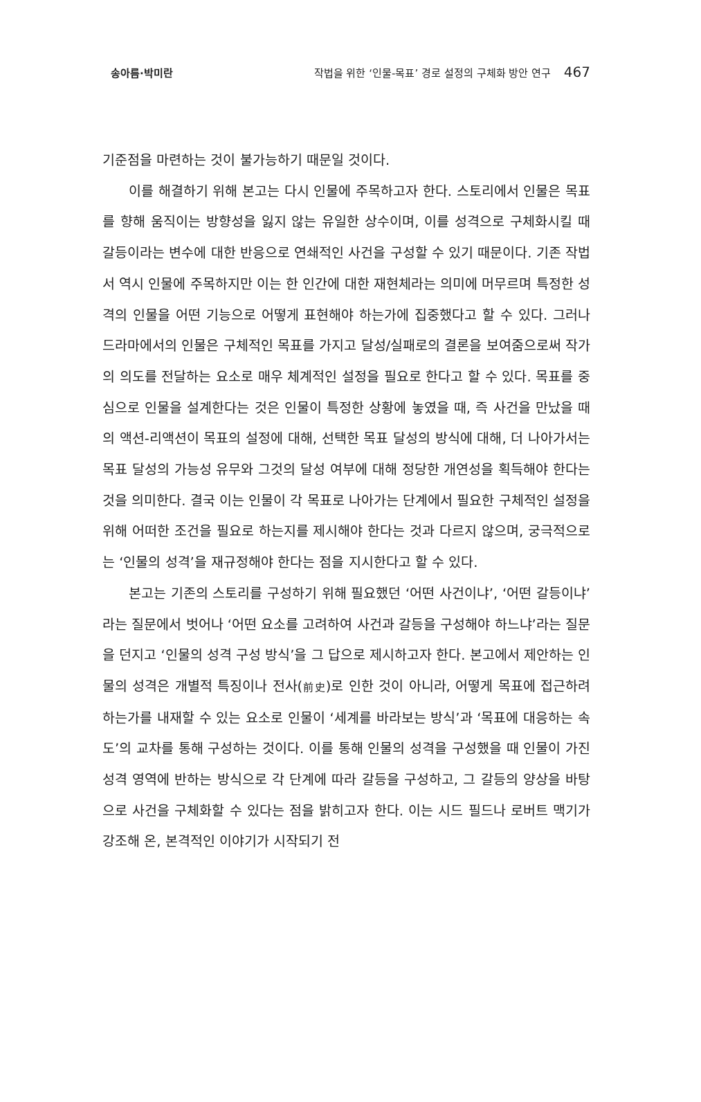송아름·박미란 작법을 위한 ‘인물-목표’ 경로 설정의 구체화 방안 연구 467
기준점을 마련하는 것이 불가능하기 때문일 것이다.
이를 해결하기 위해 본고는 다시 인물에 주목하고자 한다. 스토리에서 인물은 목표를 향해 움직이는 방향성을 잃지 않는 유일한 상수이며, 이를 성격으로 구체화시킬 때 갈등이라는 변수에 대한 반응으로 연쇄적인 사건을 구성할 수 있기 때문이다. 기존 작법서 역시 인물에 주목하지만 이는 한 인간에 대한 재현체라는 의미에 머무르며 특정한 성격의 인물을 어떤 기능으로 어떻게 표현해야 하는가에 집중했다고 할 수 있다. 그러나 드라마에서의 인물은 구체적인 목표를 가지고 달성/실패로의 결론을 보여줌으로써 작가의 의도를 전달하는 요소로 매우 체계적인 설정을 필요로 한다고 할 수 있다. 목표를 중심으로 인물을 설계한다는 것은 인물이 특정한 상황에 놓였을 때, 즉 사건을 만났을 때의 액션-리액션이 목표의 설정에 대해, 선택한 목표 달성의 방식에 대해, 더 나아가서는 목표 달성의 가능성 유무와 그것의 달성 여부에 대해 정당한 개연성을 획득해야 한다는 것을 의미한다. 결국 이는 인물이 각 목표로 나아가는 단계에서 필요한 구체적인 설정을 위해 어떠한 조건을 필요로 하는지를 제시해야 한다는 것과 다르지 않으며, 궁극적으로는 ‘인물의 성격’을 재규정해야 한다는 점을 지시한다고 할 수 있다.
본고는 기존의 스토리를 구성하기 위해 필요했던 ‘어떤 사건이냐’, ‘어떤 갈등이냐’라는 질문에서 벗어나 ‘어떤 요소를 고려하여 사건과 갈등을 구성해야 하느냐’라는 질문을 던지고 ‘인물의 성격 구성 방식’을 그 답으로 제시하고자 한다. 본고에서 제안하는 인물의 성격은 개별적 특징이나 전사(前史)로 인한 것이 아니라, 어떻게 목표에 접근하려 하는가를 내재할 수 있는 요소로 인물이 ‘세계를 바라보는 방식’과 ‘목표에 대응하는 속도’의 교차를 통해 구성하는 것이다. 이를 통해 인물의 성격을 구성했을 때 인물이 가진 성격 영역에 반하는 방식으로 각 단계에 따라 갈등을 구성하고, 그 갈등의 양상을 바탕으로 사건을 구체화할 수 있다는 점을 밝히고자 한다. 이는 시드 필드나 로버트 맥기가 강조해 온, 본격적인 이야기가 시작되기 전